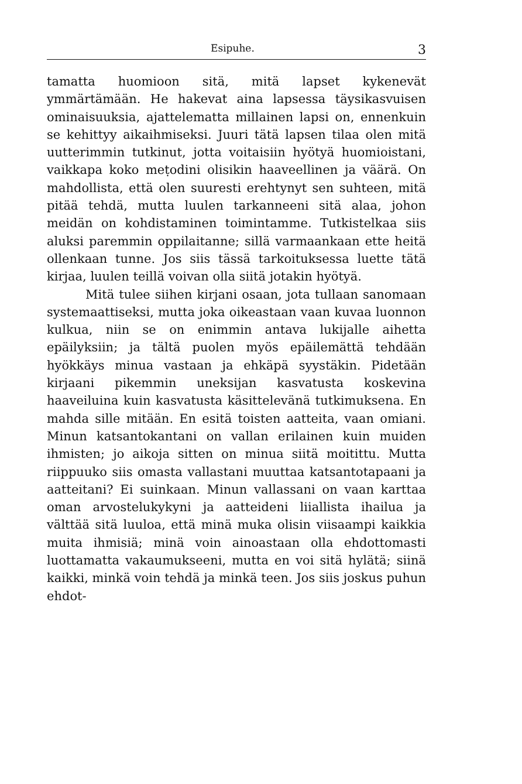Esipuhe. 3
tamatta huomioon sitä, mitä lapset kykenevät ymmärtämään. He hakevat aina lapsessa täysikasvuisen ominaisuuksia, ajattelematta millainen lapsi on, ennenkuin se kehittyy aikaihmiseksi. Juuri tätä lapsen tilaa olen mitä uutterimmin tutkinut, jotta voitaisiin hyötyä huomioistani, vaikkapa koko meṭodini olisikin haaveellinen ja väärä. On mahdollista, että olen suuresti erehtynyt sen suhteen, mitä pitää tehdä, mutta luulen tarkanneeni sitä alaa, johon meidän on kohdistaminen toimintamme. Tutkistelkaa siis aluksi paremmin oppilaitanne; sillä varmaankaan ette heitä ollenkaan tunne. Jos siis tässä tarkoituksessa luette tätä kirjaa, luulen teillä voivan olla siitä jotakin hyötyä.
Mitä tulee siihen kirjani osaan, jota tullaan sanomaan systemaattiseksi, mutta joka oikeastaan vaan kuvaa luonnon kulkua, niin se on enimmin antava lukijalle aihetta epäilyksiin; ja tältä puolen myös epäilemättä tehdään hyökkäys minua vastaan ja ehkäpä syystäkin. Pidetään kirjaani pikemmin uneksijan kasvatusta koskevina haaveiluina kuin kasvatusta käsittelevänä tutkimuksena. En mahda sille mitään. En esitä toisten aatteita, vaan omiani. Minun katsantokantani on vallan erilainen kuin muiden ihmisten; jo aikoja sitten on minua siitä moitittu. Mutta riippuuko siis omasta vallastani muuttaa katsantotapaani ja aatteitani? Ei suinkaan. Minun vallassani on vaan karttaa oman arvostelukykyni ja aatteideni liiallista ihailua ja välttää sitä luuloa, että minä muka olisin viisaampi kaikkia muita ihmisiä; minä voin ainoastaan olla ehdottomasti luottamatta vakaumukseeni, mutta en voi sitä hylätä; siinä kaikki, minkä voin tehdä ja minkä teen. Jos siis joskus puhun ehdot-